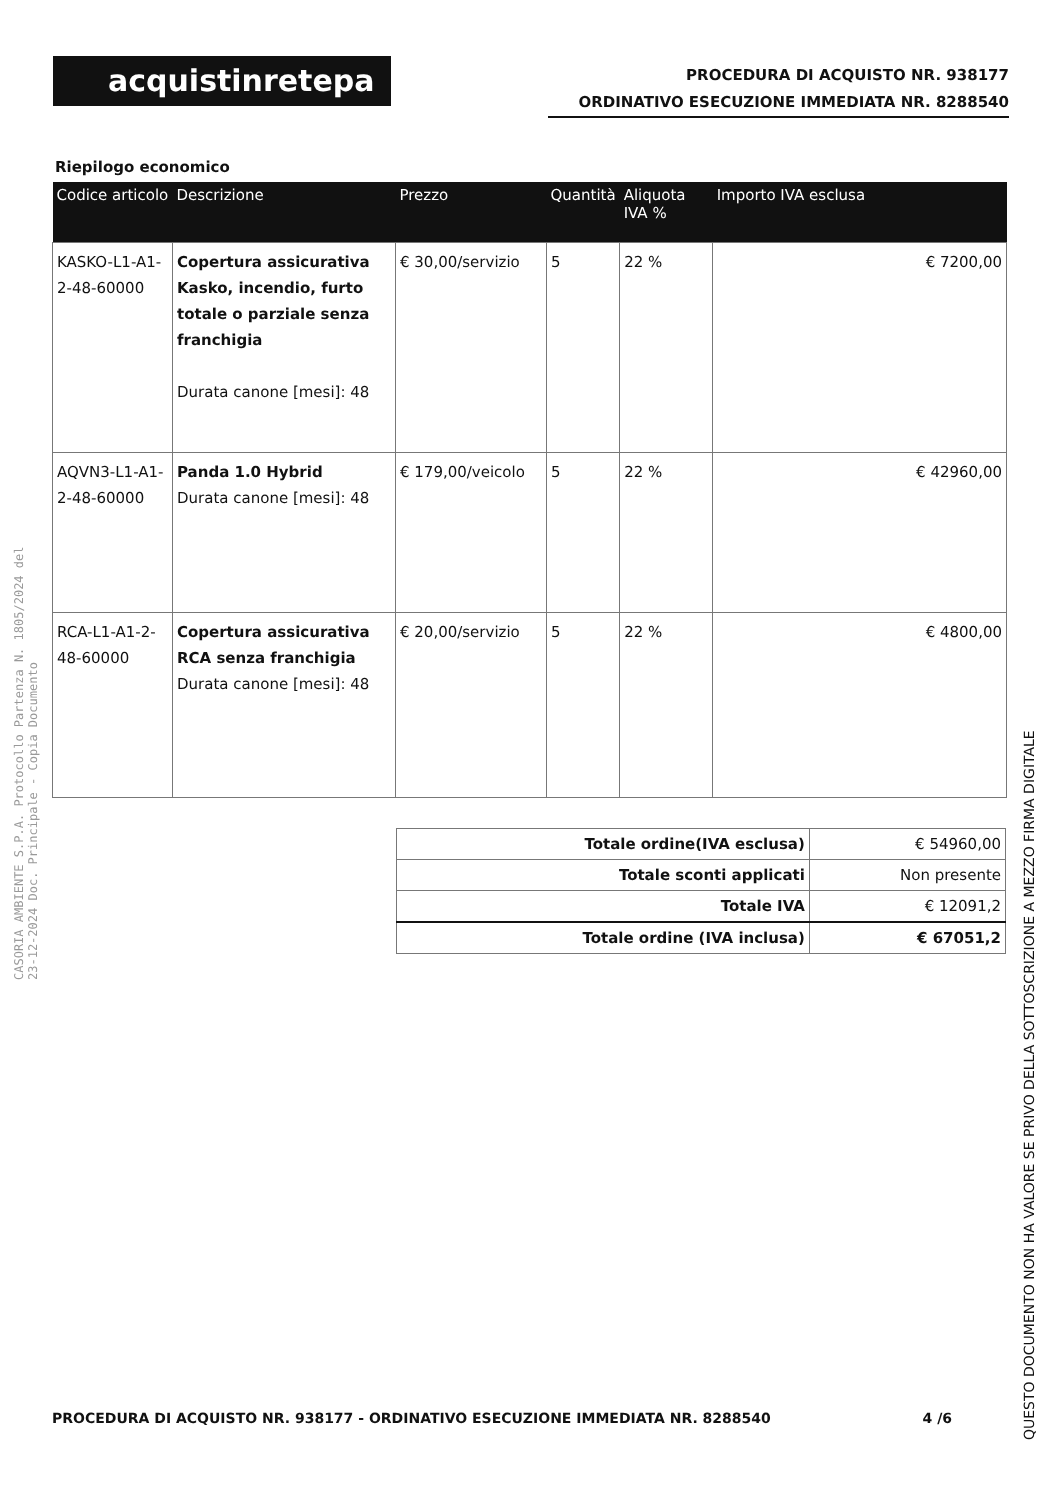acquistinretepa
PROCEDURA DI ACQUISTO NR. 938177
ORDINATIVO ESECUZIONE IMMEDIATA NR. 8288540
Riepilogo economico
| Codice articolo | Descrizione | Prezzo | Quantità | Aliquota IVA % | Importo IVA esclusa |
| --- | --- | --- | --- | --- | --- |
| KASKO-L1-A1-2-48-60000 | Copertura assicurativa Kasko, incendio, furto totale o parziale senza franchigia Durata canone [mesi]: 48 | € 30,00/servizio | 5 | 22 % | € 7200,00 |
| AQVN3-L1-A1-2-48-60000 | Panda 1.0 Hybrid Durata canone [mesi]: 48 | € 179,00/veicolo | 5 | 22 % | € 42960,00 |
| RCA-L1-A1-2-48-60000 | Copertura assicurativa RCA senza franchigia Durata canone [mesi]: 48 | € 20,00/servizio | 5 | 22 % | € 4800,00 |
| Totale ordine(IVA esclusa) | € 54960,00 |
| Totale sconti applicati | Non presente |
| Totale IVA | € 12091,2 |
| Totale ordine (IVA inclusa) | € 67051,2 |
CASORIA AMBIENTE S.P.A. Protocollo Partenza N. 1805/2024 del 23-12-2024 Doc. Principale - Copia Documento
QUESTO DOCUMENTO NON HA VALORE SE PRIVO DELLA SOTTOSCRIZIONE A MEZZO FIRMA DIGITALE
PROCEDURA DI ACQUISTO NR. 938177 - ORDINATIVO ESECUZIONE IMMEDIATA NR. 8288540 4 /6